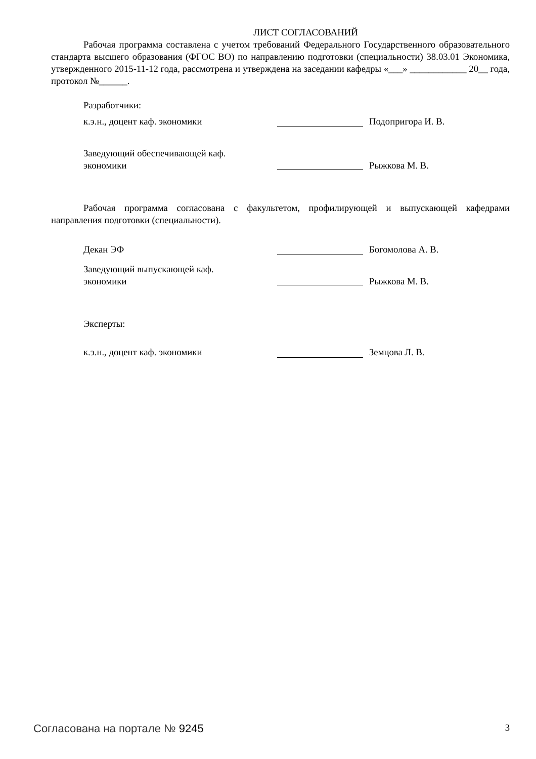ЛИСТ СОГЛАСОВАНИЙ
Рабочая программа составлена с учетом требований Федерального Государственного образовательного стандарта высшего образования (ФГОС ВО) по направлению подготовки (специальности) 38.03.01 Экономика, утвержденного 2015-11-12 года, рассмотрена и утверждена на заседании кафедры «___» ____________ 20__ года, протокол №______.
Разработчики:
к.э.н., доцент каф. экономики Подопригора И. В.
Заведующий обеспечивающей каф.
экономики
Рыжкова М. В.
Рабочая программа согласована с факультетом, профилирующей и выпускающей кафедрами направления подготовки (специальности).
Декан ЭФ Богомолова А. В.
Заведующий выпускающей каф.
экономики
Рыжкова М. В.
Эксперты:
к.э.н., доцент каф. экономики Земцова Л. В.
Согласована на портале № 9245 3